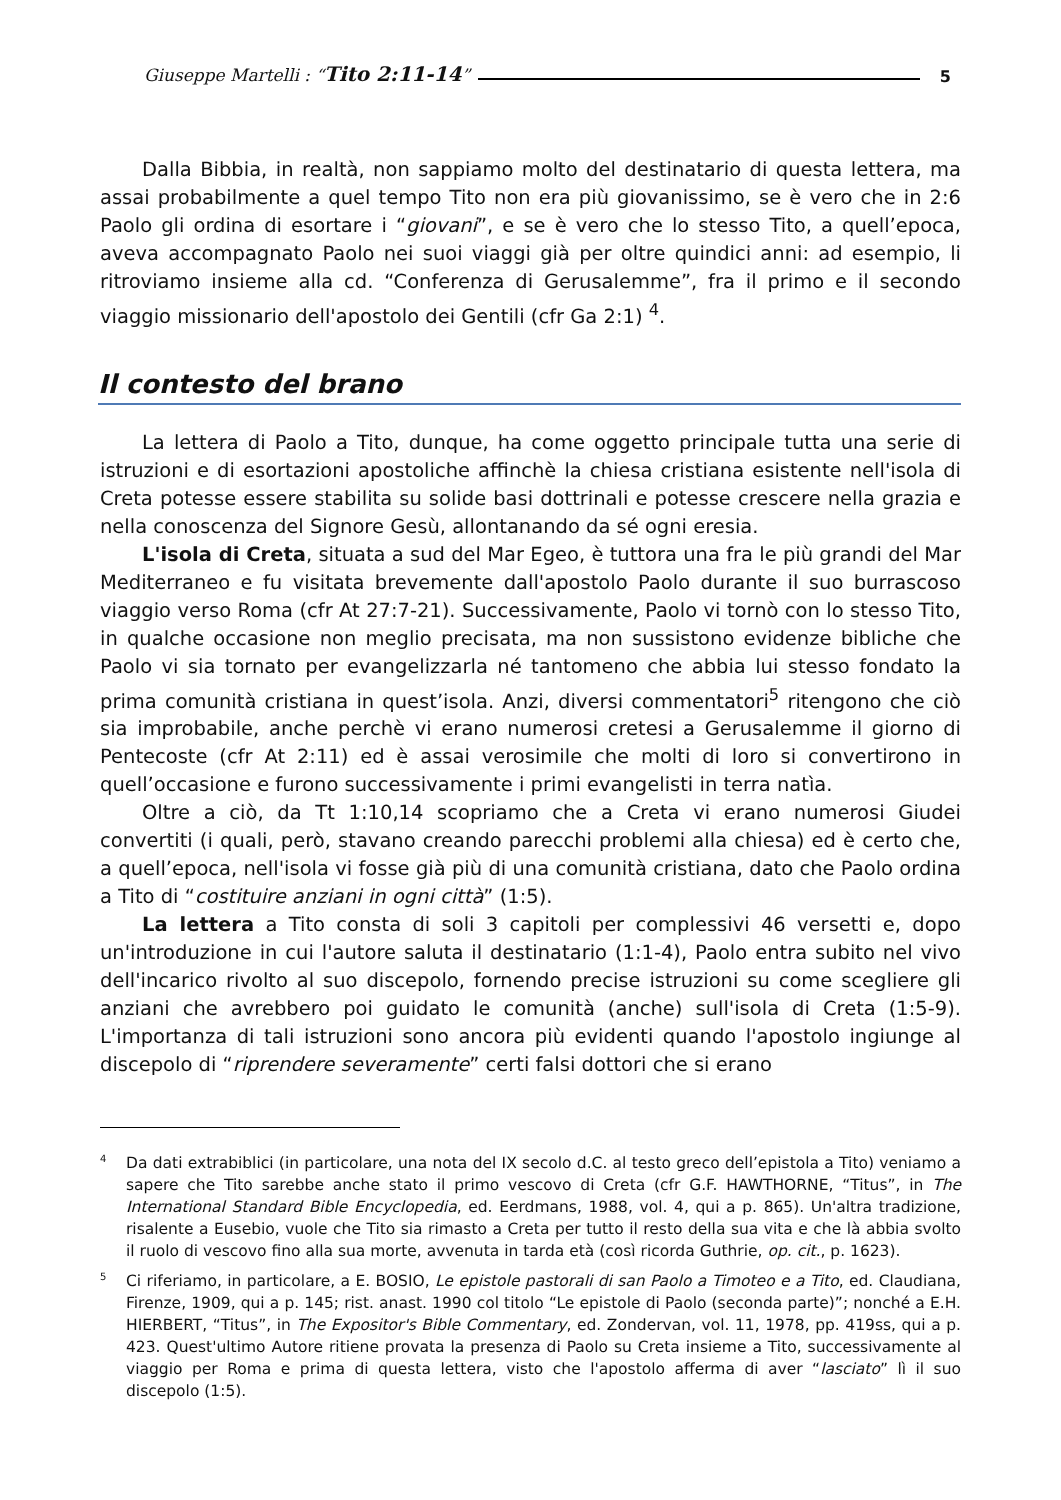Giuseppe Martelli : “Tito 2:11-14” 5
Dalla Bibbia, in realtà, non sappiamo molto del destinatario di questa lettera, ma assai probabilmente a quel tempo Tito non era più giovanissimo, se è vero che in 2:6 Paolo gli ordina di esortare i “giovani”, e se è vero che lo stesso Tito, a quell’epoca, aveva accompagnato Paolo nei suoi viaggi già per oltre quindici anni: ad esempio, li ritroviamo insieme alla cd. “Conferenza di Gerusalemme”, fra il primo e il secondo viaggio missionario dell'apostolo dei Gentili (cfr Ga 2:1) <sup>4</sup>.
Il contesto del brano
La lettera di Paolo a Tito, dunque, ha come oggetto principale tutta una serie di istruzioni e di esortazioni apostoliche affinchè la chiesa cristiana esistente nell'isola di Creta potesse essere stabilita su solide basi dottrinali e potesse crescere nella grazia e nella conoscenza del Signore Gesù, allontanando da sé ogni eresia.
L'isola di Creta, situata a sud del Mar Egeo, è tuttora una fra le più grandi del Mar Mediterraneo e fu visitata brevemente dall'apostolo Paolo durante il suo burrascoso viaggio verso Roma (cfr At 27:7-21). Successivamente, Paolo vi tornò con lo stesso Tito, in qualche occasione non meglio precisata, ma non sussistono evidenze bibliche che Paolo vi sia tornato per evangelizzarla né tantomeno che abbia lui stesso fondato la prima comunità cristiana in quest’isola. Anzi, diversi commentatori<sup>5</sup> ritengono che ciò sia improbabile, anche perchè vi erano numerosi cretesi a Gerusalemme il giorno di Pentecoste (cfr At 2:11) ed è assai verosimile che molti di loro si convertirono in quell’occasione e furono successivamente i primi evangelisti in terra natìa.
Oltre a ciò, da Tt 1:10,14 scopriamo che a Creta vi erano numerosi Giudei convertiti (i quali, però, stavano creando parecchi problemi alla chiesa) ed è certo che, a quell’epoca, nell'isola vi fosse già più di una comunità cristiana, dato che Paolo ordina a Tito di “costituire anziani in ogni città” (1:5).
La lettera a Tito consta di soli 3 capitoli per complessivi 46 versetti e, dopo un'introduzione in cui l'autore saluta il destinatario (1:1-4), Paolo entra subito nel vivo dell'incarico rivolto al suo discepolo, fornendo precise istruzioni su come scegliere gli anziani che avrebbero poi guidato le comunità (anche) sull'isola di Creta (1:5-9). L'importanza di tali istruzioni sono ancora più evidenti quando l'apostolo ingiunge al discepolo di “riprendere severamente” certi falsi dottori che si erano
<sup>4</sup> Da dati extrabiblici (in particolare, una nota del IX secolo d.C. al testo greco dell’epistola a Tito) veniamo a sapere che Tito sarebbe anche stato il primo vescovo di Creta (cfr G.F. HAWTHORNE, “Titus”, in The International Standard Bible Encyclopedia, ed. Eerdmans, 1988, vol. 4, qui a p. 865). Un'altra tradizione, risalente a Eusebio, vuole che Tito sia rimasto a Creta per tutto il resto della sua vita e che là abbia svolto il ruolo di vescovo fino alla sua morte, avvenuta in tarda età (così ricorda Guthrie, op. cit., p. 1623).
<sup>5</sup> Ci riferiamo, in particolare, a E. BOSIO, Le epistole pastorali di san Paolo a Timoteo e a Tito, ed. Claudiana, Firenze, 1909, qui a p. 145; rist. anast. 1990 col titolo “Le epistole di Paolo (seconda parte)”; nonché a E.H. HIERBERT, “Titus”, in The Expositor's Bible Commentary, ed. Zondervan, vol. 11, 1978, pp. 419ss, qui a p. 423. Quest'ultimo Autore ritiene provata la presenza di Paolo su Creta insieme a Tito, successivamente al viaggio per Roma e prima di questa lettera, visto che l'apostolo afferma di aver “lasciato” lì il suo discepolo (1:5).